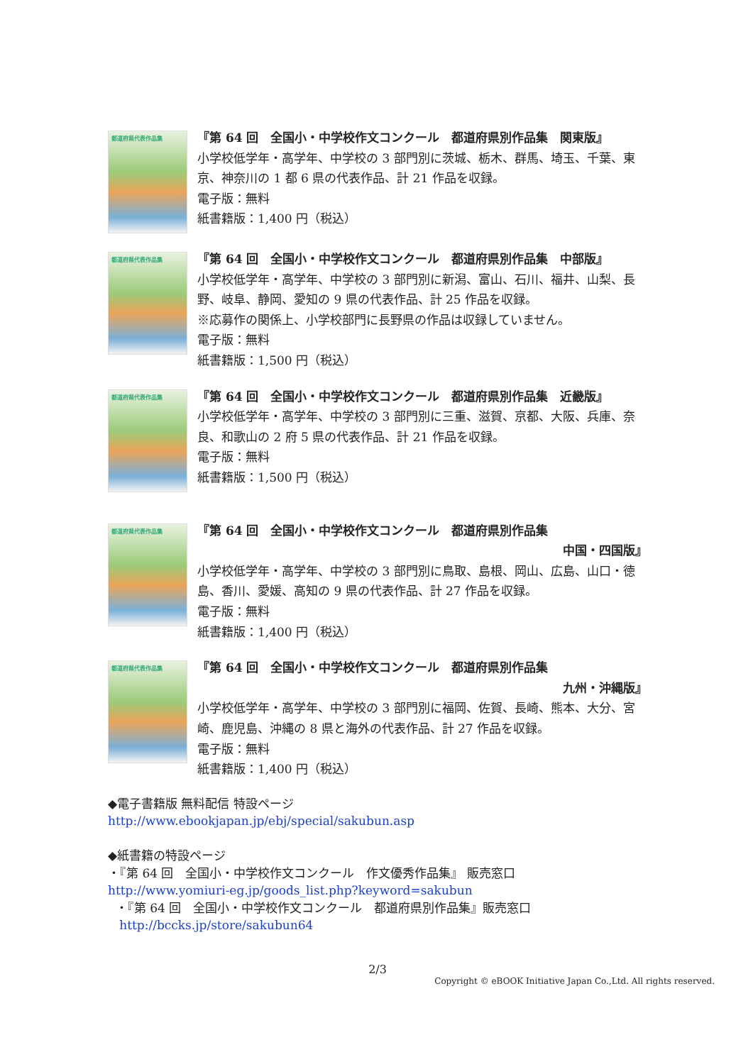都道府県代表作品集
『第 64 回　全国小・中学校作文コンクール　都道府県別作品集　関東版』
小学校低学年・高学年、中学校の 3 部門別に茨城、栃木、群馬、埼玉、千葉、東京、神奈川の 1 都 6 県の代表作品、計 21 作品を収録。
電子版：無料
紙書籍版：1,400 円（税込）
都道府県代表作品集
『第 64 回　全国小・中学校作文コンクール　都道府県別作品集　中部版』
小学校低学年・高学年、中学校の 3 部門別に新潟、富山、石川、福井、山梨、長野、岐阜、静岡、愛知の 9 県の代表作品、計 25 作品を収録。
※応募作の関係上、小学校部門に長野県の作品は収録していません。
電子版：無料
紙書籍版：1,500 円（税込）
都道府県代表作品集
『第 64 回　全国小・中学校作文コンクール　都道府県別作品集　近畿版』
小学校低学年・高学年、中学校の 3 部門別に三重、滋賀、京都、大阪、兵庫、奈良、和歌山の 2 府 5 県の代表作品、計 21 作品を収録。
電子版：無料
紙書籍版：1,500 円（税込）
都道府県代表作品集
『第 64 回　全国小・中学校作文コンクール　都道府県別作品集
中国・四国版』
小学校低学年・高学年、中学校の 3 部門別に鳥取、島根、岡山、広島、山口・徳島、香川、愛媛、高知の 9 県の代表作品、計 27 作品を収録。
電子版：無料
紙書籍版：1,400 円（税込）
都道府県代表作品集
『第 64 回　全国小・中学校作文コンクール　都道府県別作品集
九州・沖縄版』
小学校低学年・高学年、中学校の 3 部門別に福岡、佐賀、長崎、熊本、大分、宮崎、鹿児島、沖縄の 8 県と海外の代表作品、計 27 作品を収録。
電子版：無料
紙書籍版：1,400 円（税込）
◆電子書籍版 無料配信 特設ページ
http://www.ebookjapan.jp/ebj/special/sakubun.asp
◆紙書籍の特設ページ
・『第 64 回　全国小・中学校作文コンクール　作文優秀作品集』 販売窓口
http://www.yomiuri-eg.jp/goods_list.php?keyword=sakubun
・『第 64 回　全国小・中学校作文コンクール　都道府県別作品集』販売窓口
http://bccks.jp/store/sakubun64
2/3
Copyright © eBOOK Initiative Japan Co.,Ltd. All rights reserved.